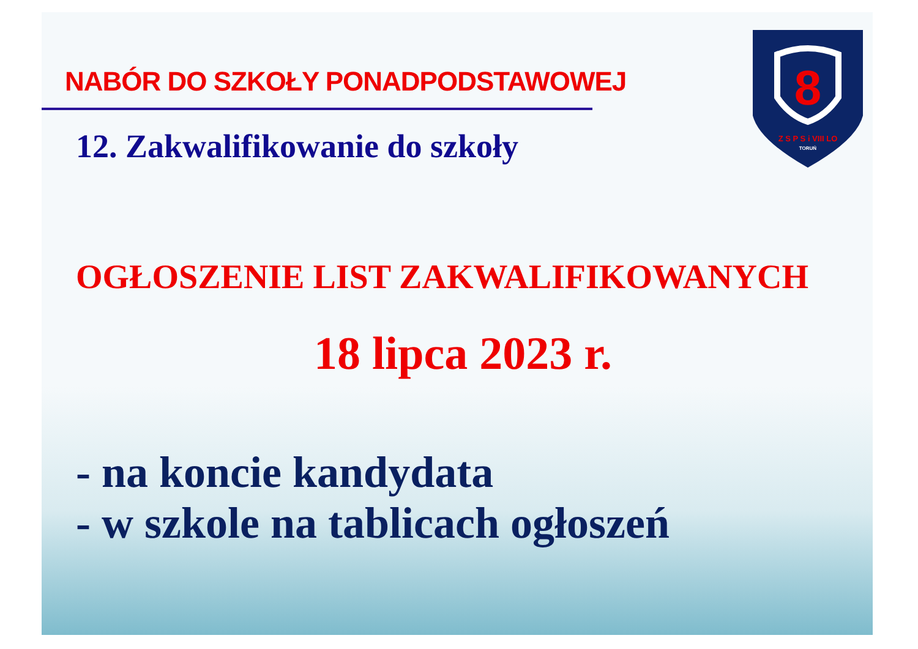NABÓR DO SZKOŁY PONADPODSTAWOWEJ
12. Zakwalifikowanie do szkoły
OGŁOSZENIE LIST ZAKWALIFIKOWANYCH
18 lipca 2023 r.
- na koncie kandydata
- w szkole na tablicach ogłoszeń
8
Z S P S i VIII LO
TORUŃ